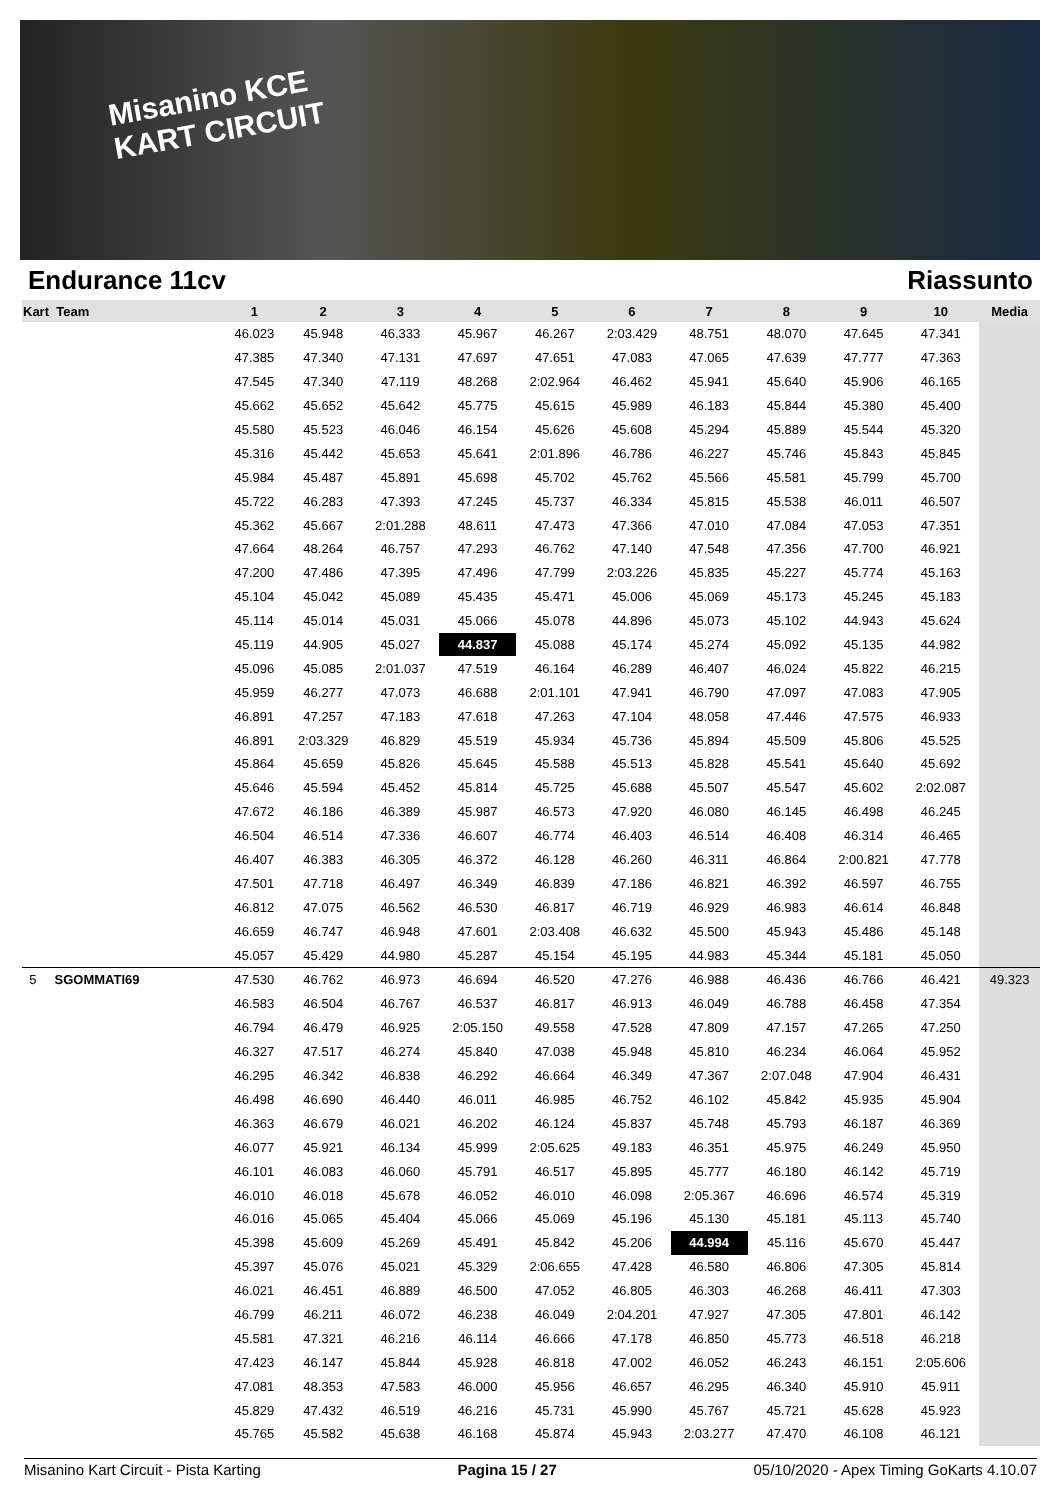Misanino KCE
KART CIRCUIT
Endurance 11cv Riassunto
| Kart Team | 1 | 2 | 3 | 4 | 5 | 6 | 7 | 8 | 9 | 10 | Media |
| --- | --- | --- | --- | --- | --- | --- | --- | --- | --- | --- | --- |
| | 46.023 | 45.948 | 46.333 | 45.967 | 46.267 | 2:03.429 | 48.751 | 48.070 | 47.645 | 47.341 | |
| | 47.385 | 47.340 | 47.131 | 47.697 | 47.651 | 47.083 | 47.065 | 47.639 | 47.777 | 47.363 | |
| | 47.545 | 47.340 | 47.119 | 48.268 | 2:02.964 | 46.462 | 45.941 | 45.640 | 45.906 | 46.165 | |
| | 45.662 | 45.652 | 45.642 | 45.775 | 45.615 | 45.989 | 46.183 | 45.844 | 45.380 | 45.400 | |
| | 45.580 | 45.523 | 46.046 | 46.154 | 45.626 | 45.608 | 45.294 | 45.889 | 45.544 | 45.320 | |
| | 45.316 | 45.442 | 45.653 | 45.641 | 2:01.896 | 46.786 | 46.227 | 45.746 | 45.843 | 45.845 | |
| | 45.984 | 45.487 | 45.891 | 45.698 | 45.702 | 45.762 | 45.566 | 45.581 | 45.799 | 45.700 | |
| | 45.722 | 46.283 | 47.393 | 47.245 | 45.737 | 46.334 | 45.815 | 45.538 | 46.011 | 46.507 | |
| | 45.362 | 45.667 | 2:01.288 | 48.611 | 47.473 | 47.366 | 47.010 | 47.084 | 47.053 | 47.351 | |
| | 47.664 | 48.264 | 46.757 | 47.293 | 46.762 | 47.140 | 47.548 | 47.356 | 47.700 | 46.921 | |
| | 47.200 | 47.486 | 47.395 | 47.496 | 47.799 | 2:03.226 | 45.835 | 45.227 | 45.774 | 45.163 | |
| | 45.104 | 45.042 | 45.089 | 45.435 | 45.471 | 45.006 | 45.069 | 45.173 | 45.245 | 45.183 | |
| | 45.114 | 45.014 | 45.031 | 45.066 | 45.078 | 44.896 | 45.073 | 45.102 | 44.943 | 45.624 | |
| | 45.119 | 44.905 | 45.027 | 44.837 | 45.088 | 45.174 | 45.274 | 45.092 | 45.135 | 44.982 | |
| | 45.096 | 45.085 | 2:01.037 | 47.519 | 46.164 | 46.289 | 46.407 | 46.024 | 45.822 | 46.215 | |
| | 45.959 | 46.277 | 47.073 | 46.688 | 2:01.101 | 47.941 | 46.790 | 47.097 | 47.083 | 47.905 | |
| | 46.891 | 47.257 | 47.183 | 47.618 | 47.263 | 47.104 | 48.058 | 47.446 | 47.575 | 46.933 | |
| | 46.891 | 2:03.329 | 46.829 | 45.519 | 45.934 | 45.736 | 45.894 | 45.509 | 45.806 | 45.525 | |
| | 45.864 | 45.659 | 45.826 | 45.645 | 45.588 | 45.513 | 45.828 | 45.541 | 45.640 | 45.692 | |
| | 45.646 | 45.594 | 45.452 | 45.814 | 45.725 | 45.688 | 45.507 | 45.547 | 45.602 | 2:02.087 | |
| | 47.672 | 46.186 | 46.389 | 45.987 | 46.573 | 47.920 | 46.080 | 46.145 | 46.498 | 46.245 | |
| | 46.504 | 46.514 | 47.336 | 46.607 | 46.774 | 46.403 | 46.514 | 46.408 | 46.314 | 46.465 | |
| | 46.407 | 46.383 | 46.305 | 46.372 | 46.128 | 46.260 | 46.311 | 46.864 | 2:00.821 | 47.778 | |
| | 47.501 | 47.718 | 46.497 | 46.349 | 46.839 | 47.186 | 46.821 | 46.392 | 46.597 | 46.755 | |
| | 46.812 | 47.075 | 46.562 | 46.530 | 46.817 | 46.719 | 46.929 | 46.983 | 46.614 | 46.848 | |
| | 46.659 | 46.747 | 46.948 | 47.601 | 2:03.408 | 46.632 | 45.500 | 45.943 | 45.486 | 45.148 | |
| | 45.057 | 45.429 | 44.980 | 45.287 | 45.154 | 45.195 | 44.983 | 45.344 | 45.181 | 45.050 | |
| 5 SGOMMATI69 | 47.530 | 46.762 | 46.973 | 46.694 | 46.520 | 47.276 | 46.988 | 46.436 | 46.766 | 46.421 | 49.323 |
| | 46.583 | 46.504 | 46.767 | 46.537 | 46.817 | 46.913 | 46.049 | 46.788 | 46.458 | 47.354 | |
| | 46.794 | 46.479 | 46.925 | 2:05.150 | 49.558 | 47.528 | 47.809 | 47.157 | 47.265 | 47.250 | |
| | 46.327 | 47.517 | 46.274 | 45.840 | 47.038 | 45.948 | 45.810 | 46.234 | 46.064 | 45.952 | |
| | 46.295 | 46.342 | 46.838 | 46.292 | 46.664 | 46.349 | 47.367 | 2:07.048 | 47.904 | 46.431 | |
| | 46.498 | 46.690 | 46.440 | 46.011 | 46.985 | 46.752 | 46.102 | 45.842 | 45.935 | 45.904 | |
| | 46.363 | 46.679 | 46.021 | 46.202 | 46.124 | 45.837 | 45.748 | 45.793 | 46.187 | 46.369 | |
| | 46.077 | 45.921 | 46.134 | 45.999 | 2:05.625 | 49.183 | 46.351 | 45.975 | 46.249 | 45.950 | |
| | 46.101 | 46.083 | 46.060 | 45.791 | 46.517 | 45.895 | 45.777 | 46.180 | 46.142 | 45.719 | |
| | 46.010 | 46.018 | 45.678 | 46.052 | 46.010 | 46.098 | 2:05.367 | 46.696 | 46.574 | 45.319 | |
| | 46.016 | 45.065 | 45.404 | 45.066 | 45.069 | 45.196 | 45.130 | 45.181 | 45.113 | 45.740 | |
| | 45.398 | 45.609 | 45.269 | 45.491 | 45.842 | 45.206 | 44.994 | 45.116 | 45.670 | 45.447 | |
| | 45.397 | 45.076 | 45.021 | 45.329 | 2:06.655 | 47.428 | 46.580 | 46.806 | 47.305 | 45.814 | |
| | 46.021 | 46.451 | 46.889 | 46.500 | 47.052 | 46.805 | 46.303 | 46.268 | 46.411 | 47.303 | |
| | 46.799 | 46.211 | 46.072 | 46.238 | 46.049 | 2:04.201 | 47.927 | 47.305 | 47.801 | 46.142 | |
| | 45.581 | 47.321 | 46.216 | 46.114 | 46.666 | 47.178 | 46.850 | 45.773 | 46.518 | 46.218 | |
| | 47.423 | 46.147 | 45.844 | 45.928 | 46.818 | 47.002 | 46.052 | 46.243 | 46.151 | 2:05.606 | |
| | 47.081 | 48.353 | 47.583 | 46.000 | 45.956 | 46.657 | 46.295 | 46.340 | 45.910 | 45.911 | |
| | 45.829 | 47.432 | 46.519 | 46.216 | 45.731 | 45.990 | 45.767 | 45.721 | 45.628 | 45.923 | |
| | 45.765 | 45.582 | 45.638 | 46.168 | 45.874 | 45.943 | 2:03.277 | 47.470 | 46.108 | 46.121 | |
Misanino Kart Circuit - Pista Karting Pagina 15 / 27 05/10/2020 - Apex Timing GoKarts 4.10.07